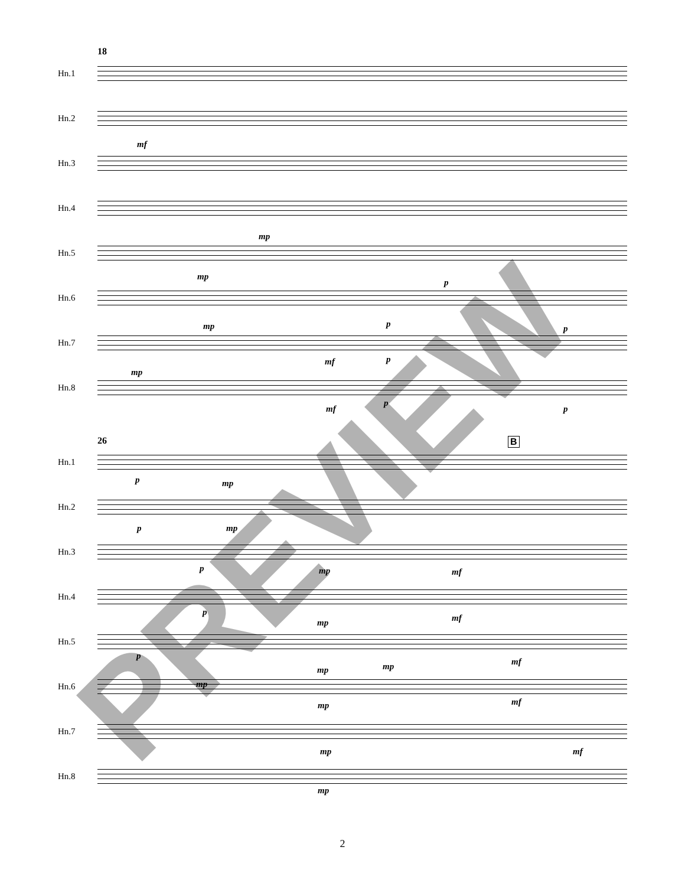18
Hn.1
Hn.2
mf
Hn.3
Hn.4
mp
Hn.5
mp
p
Hn.6
mp p p
Hn.7
mp
mf p
Hn.8
mf
p
p
B
26
Hn.1
p mp
Hn.2
p mp
Hn.3
p mp mf
Hn.4
p
mp mf
Hn.5
p
mp mp mf
Hn.6 mp
mp mf
Hn.7
mp mf
Hn.8
mp
PREVIEW
2